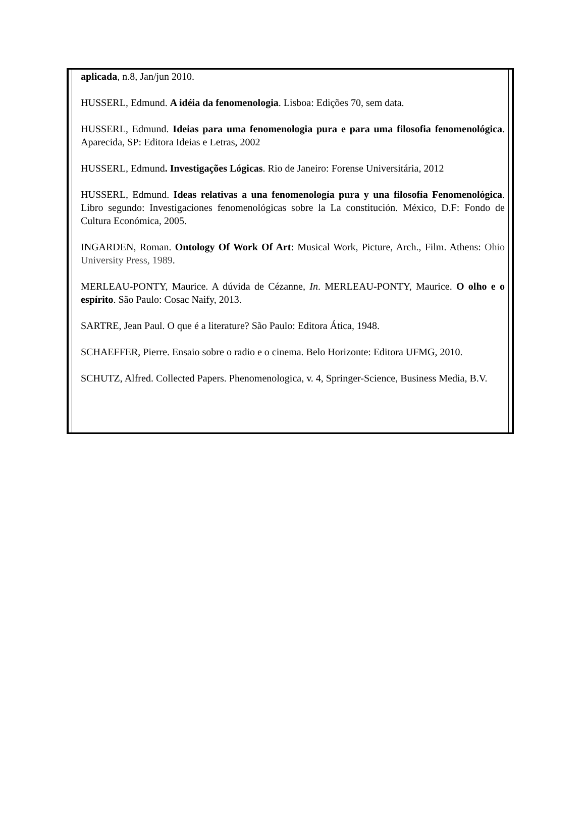aplicada, n.8, Jan/jun 2010.
HUSSERL, Edmund. A idéia da fenomenologia. Lisboa: Edições 70, sem data.
HUSSERL, Edmund. Ideias para uma fenomenologia pura e para uma filosofia fenomenológica. Aparecida, SP: Editora Ideias e Letras, 2002
HUSSERL, Edmund. Investigações Lógicas. Rio de Janeiro: Forense Universitária, 2012
HUSSERL, Edmund. Ideas relativas a una fenomenología pura y una filosofía Fenomenológica. Libro segundo: Investigaciones fenomenológicas sobre la La constitución. México, D.F: Fondo de Cultura Económica, 2005.
INGARDEN, Roman. Ontology Of Work Of Art: Musical Work, Picture, Arch., Film. Athens: Ohio University Press, 1989.
MERLEAU-PONTY, Maurice. A dúvida de Cézanne, In. MERLEAU-PONTY, Maurice. O olho e o espírito. São Paulo: Cosac Naify, 2013.
SARTRE, Jean Paul. O que é a literature? São Paulo: Editora Ática, 1948.
SCHAEFFER, Pierre. Ensaio sobre o radio e o cinema. Belo Horizonte: Editora UFMG, 2010.
SCHUTZ, Alfred. Collected Papers. Phenomenologica, v. 4, Springer-Science, Business Media, B.V.